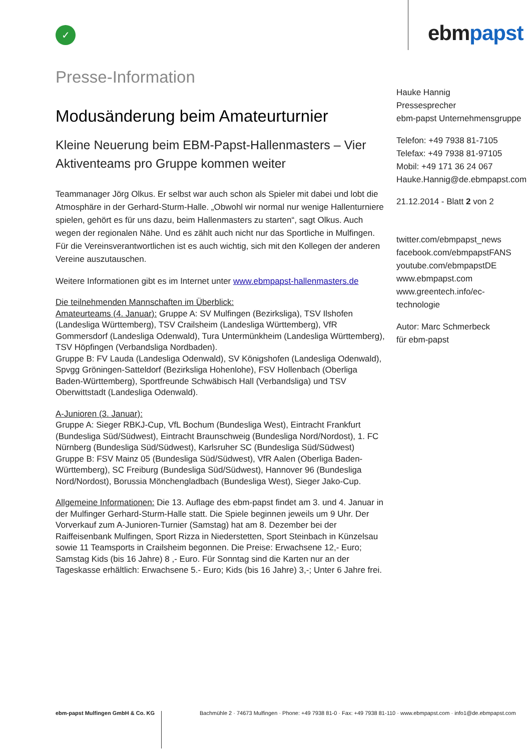✓ ebmpapst
Presse-Information
Modusänderung beim Amateurturnier
Kleine Neuerung beim EBM-Papst-Hallenmasters – Vier Aktiventeams pro Gruppe kommen weiter
Teammanager Jörg Olkus. Er selbst war auch schon als Spieler mit dabei und lobt die Atmosphäre in der Gerhard-Sturm-Halle. „Obwohl wir normal nur wenige Hallenturniere spielen, gehört es für uns dazu, beim Hallenmasters zu starten“, sagt Olkus. Auch wegen der regionalen Nähe. Und es zählt auch nicht nur das Sportliche in Mulfingen. Für die Vereinsverantwortlichen ist es auch wichtig, sich mit den Kollegen der anderen Vereine auszutauschen.
Weitere Informationen gibt es im Internet unter www.ebmpapst-hallenmasters.de
Die teilnehmenden Mannschaften im Überblick:
Amateurteams (4. Januar): Gruppe A: SV Mulfingen (Bezirksliga), TSV Ilshofen (Landesliga Württemberg), TSV Crailsheim (Landesliga Württemberg), VfR Gommersdorf (Landesliga Odenwald), Tura Untermünkheim (Landesliga Württemberg), TSV Höpfingen (Verbandsliga Nordbaden).
Gruppe B: FV Lauda (Landesliga Odenwald), SV Königshofen (Landesliga Odenwald), Spvgg Gröningen-Satteldorf (Bezirksliga Hohenlohe), FSV Hollenbach (Oberliga Baden-Württemberg), Sportfreunde Schwäbisch Hall (Verbandsliga) und TSV Oberwittstadt (Landesliga Odenwald).
A-Junioren (3. Januar):
Gruppe A: Sieger RBKJ-Cup, VfL Bochum (Bundesliga West), Eintracht Frankfurt (Bundesliga Süd/Südwest), Eintracht Braunschweig (Bundesliga Nord/Nordost), 1. FC Nürnberg (Bundesliga Süd/Südwest), Karlsruher SC (Bundesliga Süd/Südwest)
Gruppe B: FSV Mainz 05 (Bundesliga Süd/Südwest), VfR Aalen (Oberliga Baden-Württemberg), SC Freiburg (Bundesliga Süd/Südwest), Hannover 96 (Bundesliga Nord/Nordost), Borussia Mönchengladbach (Bundesliga West), Sieger Jako-Cup.
Allgemeine Informationen: Die 13. Auflage des ebm-papst findet am 3. und 4. Januar in der Mulfinger Gerhard-Sturm-Halle statt. Die Spiele beginnen jeweils um 9 Uhr. Der Vorverkauf zum A-Junioren-Turnier (Samstag) hat am 8. Dezember bei der Raiffeisenbank Mulfingen, Sport Rizza in Niederstetten, Sport Steinbach in Künzelsau sowie 11 Teamsports in Crailsheim begonnen. Die Preise: Erwachsene 12,- Euro; Samstag Kids (bis 16 Jahre) 8 ,- Euro. Für Sonntag sind die Karten nur an der Tageskasse erhältlich: Erwachsene 5.- Euro; Kids (bis 16 Jahre) 3,-; Unter 6 Jahre frei.
Hauke Hannig
Pressesprecher
ebm-papst Unternehmensgruppe
Telefon: +49 7938 81-7105
Telefax: +49 7938 81-97105
Mobil: +49 171 36 24 067
Hauke.Hannig@de.ebmpapst.com
21.12.2014 - Blatt 2 von 2
twitter.com/ebmpapst_news
facebook.com/ebmpapstFANS
youtube.com/ebmpapstDE
www.ebmpapst.com
www.greentech.info/ec-technologie
Autor: Marc Schmerbeck
für ebm-papst
ebm-papst Mulfingen GmbH & Co. KG Bachmühle 2 · 74673 Mulfingen · Phone: +49 7938 81-0 · Fax: +49 7938 81-110 · www.ebmpapst.com · info1@de.ebmpapst.com